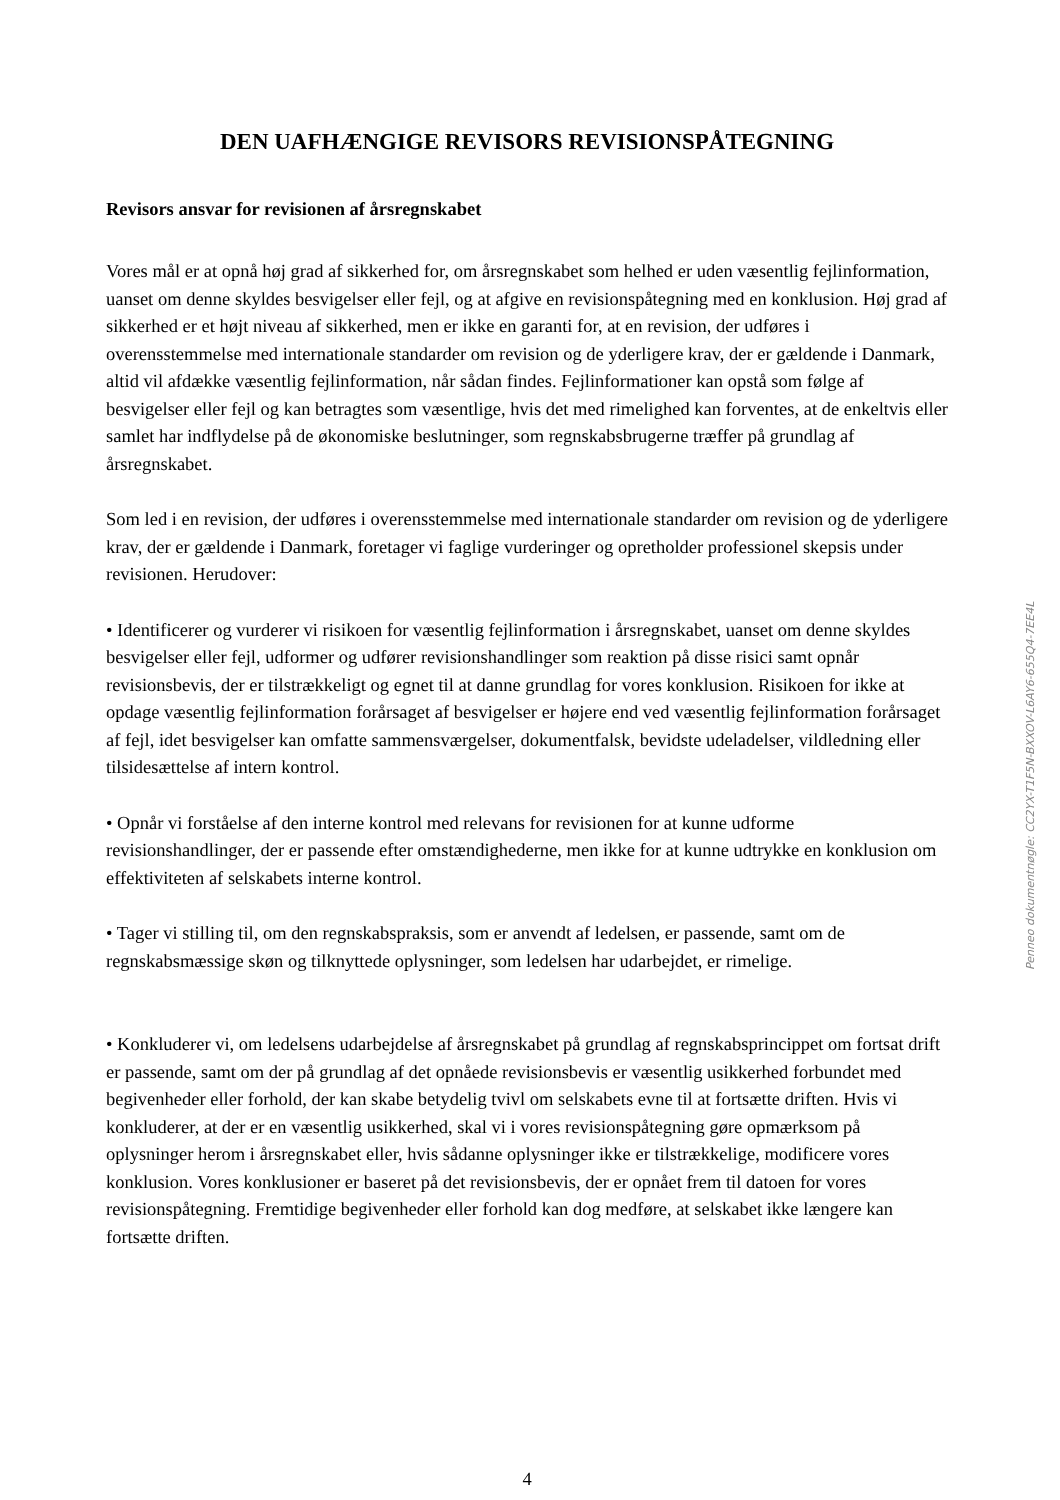DEN UAFHÆNGIGE REVISORS REVISIONSPÅTEGNING
Revisors ansvar for revisionen af årsregnskabet
Vores mål er at opnå høj grad af sikkerhed for, om årsregnskabet som helhed er uden væsentlig fejlinformation, uanset om denne skyldes besvigelser eller fejl, og at afgive en revisionspåtegning med en konklusion. Høj grad af sikkerhed er et højt niveau af sikkerhed, men er ikke en garanti for, at en revision, der udføres i overensstemmelse med internationale standarder om revision og de yderligere krav, der er gældende i Danmark, altid vil afdække væsentlig fejlinformation, når sådan findes. Fejlinformationer kan opstå som følge af besvigelser eller fejl og kan betragtes som væsentlige, hvis det med rimelighed kan forventes, at de enkeltvis eller samlet har indflydelse på de økonomiske beslutninger, som regnskabsbrugerne træffer på grundlag af årsregnskabet.
Som led i en revision, der udføres i overensstemmelse med internationale standarder om revision og de yderligere krav, der er gældende i Danmark, foretager vi faglige vurderinger og opretholder professionel skepsis under revisionen. Herudover:
• Identificerer og vurderer vi risikoen for væsentlig fejlinformation i årsregnskabet, uanset om denne skyldes besvigelser eller fejl, udformer og udfører revisionshandlinger som reaktion på disse risici samt opnår revisionsbevis, der er tilstrækkeligt og egnet til at danne grundlag for vores konklusion. Risikoen for ikke at opdage væsentlig fejlinformation forårsaget af besvigelser er højere end ved væsentlig fejlinformation forårsaget af fejl, idet besvigelser kan omfatte sammensværgelser, dokumentfalsk, bevidste udeladelser, vildledning eller tilsidesættelse af intern kontrol.
• Opnår vi forståelse af den interne kontrol med relevans for revisionen for at kunne udforme revisionshandlinger, der er passende efter omstændighederne, men ikke for at kunne udtrykke en konklusion om effektiviteten af selskabets interne kontrol.
• Tager vi stilling til, om den regnskabspraksis, som er anvendt af ledelsen, er passende, samt om de regnskabsmæssige skøn og tilknyttede oplysninger, som ledelsen har udarbejdet, er rimelige.
• Konkluderer vi, om ledelsens udarbejdelse af årsregnskabet på grundlag af regnskabsprincippet om fortsat drift er passende, samt om der på grundlag af det opnåede revisionsbevis er væsentlig usikkerhed forbundet med begivenheder eller forhold, der kan skabe betydelig tvivl om selskabets evne til at fortsætte driften. Hvis vi konkluderer, at der er en væsentlig usikkerhed, skal vi i vores revisionspåtegning gøre opmærksom på oplysninger herom i årsregnskabet eller, hvis sådanne oplysninger ikke er tilstrækkelige, modificere vores konklusion. Vores konklusioner er baseret på det revisionsbevis, der er opnået frem til datoen for vores revisionspåtegning. Fremtidige begivenheder eller forhold kan dog medføre, at selskabet ikke længere kan fortsætte driften.
4
Penneo dokumentnøgle: CC2YX-T1F5N-BXXOV-L6AY6-655Q4-7EE4L